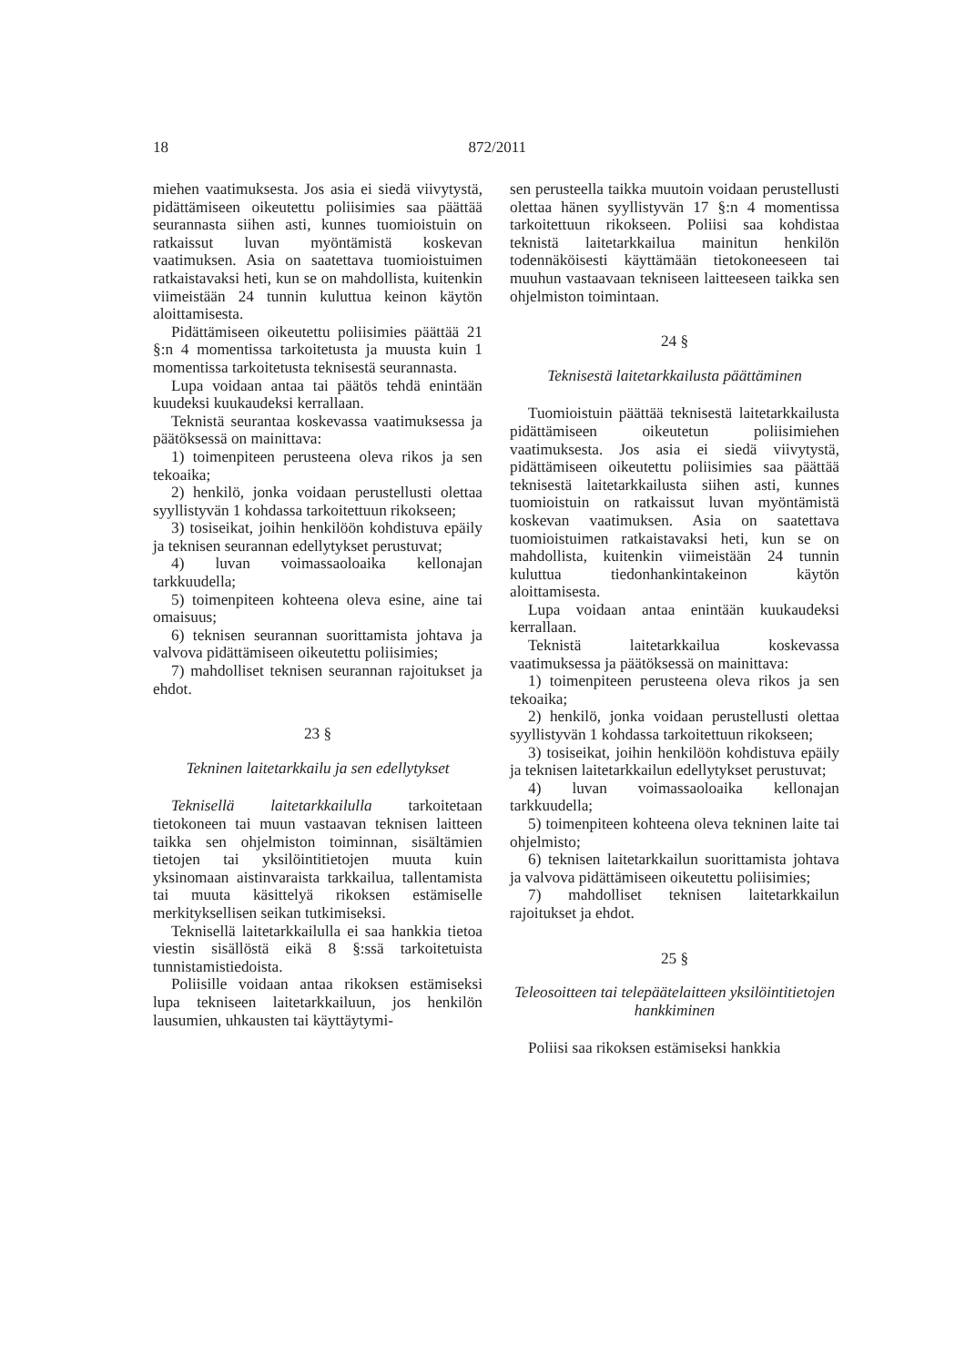18 872/2011
miehen vaatimuksesta. Jos asia ei siedä viivytystä, pidättämiseen oikeutettu poliisimies saa päättää seurannasta siihen asti, kunnes tuomioistuin on ratkaissut luvan myöntämistä koskevan vaatimuksen. Asia on saatettava tuomioistuimen ratkaistavaksi heti, kun se on mahdollista, kuitenkin viimeistään 24 tunnin kuluttua keinon käytön aloittamisesta.
Pidättämiseen oikeutettu poliisimies päättää 21 §:n 4 momentissa tarkoitetusta ja muusta kuin 1 momentissa tarkoitetusta teknisestä seurannasta.
Lupa voidaan antaa tai päätös tehdä enintään kuudeksi kuukaudeksi kerrallaan.
Teknistä seurantaa koskevassa vaatimuksessa ja päätöksessä on mainittava:
1) toimenpiteen perusteena oleva rikos ja sen tekoaika;
2) henkilö, jonka voidaan perustellusti olettaa syyllistyvän 1 kohdassa tarkoitettuun rikokseen;
3) tosiseikat, joihin henkilöön kohdistuva epäily ja teknisen seurannan edellytykset perustuvat;
4) luvan voimassaoloaika kellonajan tarkkuudella;
5) toimenpiteen kohteena oleva esine, aine tai omaisuus;
6) teknisen seurannan suorittamista johtava ja valvova pidättämiseen oikeutettu poliisimies;
7) mahdolliset teknisen seurannan rajoitukset ja ehdot.
23 §
Tekninen laitetarkkailu ja sen edellytykset
Teknisellä laitetarkkailulla tarkoitetaan tietokoneen tai muun vastaavan teknisen laitteen taikka sen ohjelmiston toiminnan, sisältämien tietojen tai yksilöintitietojen muuta kuin yksinomaan aistinvaraista tarkkailua, tallentamista tai muuta käsittelyä rikoksen estämiselle merkityksellisen seikan tutkimiseksi.
Teknisellä laitetarkkailulla ei saa hankkia tietoa viestin sisällöstä eikä 8 §:ssä tarkoitetuista tunnistamistiedoista.
Poliisille voidaan antaa rikoksen estämiseksi lupa tekniseen laitetarkkailuun, jos henkilön lausumien, uhkausten tai käyttäytymi-
sen perusteella taikka muutoin voidaan perustellusti olettaa hänen syyllistyvän 17 §:n 4 momentissa tarkoitettuun rikokseen. Poliisi saa kohdistaa teknistä laitetarkkailua mainitun henkilön todennäköisesti käyttämään tietokoneeseen tai muuhun vastaavaan tekniseen laitteeseen taikka sen ohjelmiston toimintaan.
24 §
Teknisestä laitetarkkailusta päättäminen
Tuomioistuin päättää teknisestä laitetarkkailusta pidättämiseen oikeutetun poliisimiehen vaatimuksesta. Jos asia ei siedä viivytystä, pidättämiseen oikeutettu poliisimies saa päättää teknisestä laitetarkkailusta siihen asti, kunnes tuomioistuin on ratkaissut luvan myöntämistä koskevan vaatimuksen. Asia on saatettava tuomioistuimen ratkaistavaksi heti, kun se on mahdollista, kuitenkin viimeistään 24 tunnin kuluttua tiedonhankintakeinon käytön aloittamisesta.
Lupa voidaan antaa enintään kuukaudeksi kerrallaan.
Teknistä laitetarkkailua koskevassa vaatimuksessa ja päätöksessä on mainittava:
1) toimenpiteen perusteena oleva rikos ja sen tekoaika;
2) henkilö, jonka voidaan perustellusti olettaa syyllistyvän 1 kohdassa tarkoitettuun rikokseen;
3) tosiseikat, joihin henkilöön kohdistuva epäily ja teknisen laitetarkkailun edellytykset perustuvat;
4) luvan voimassaoloaika kellonajan tarkkuudella;
5) toimenpiteen kohteena oleva tekninen laite tai ohjelmisto;
6) teknisen laitetarkkailun suorittamista johtava ja valvova pidättämiseen oikeutettu poliisimies;
7) mahdolliset teknisen laitetarkkailun rajoitukset ja ehdot.
25 §
Teleosoitteen tai telepäätelaitteen yksilöintitietojen hankkiminen
Poliisi saa rikoksen estämiseksi hankkia